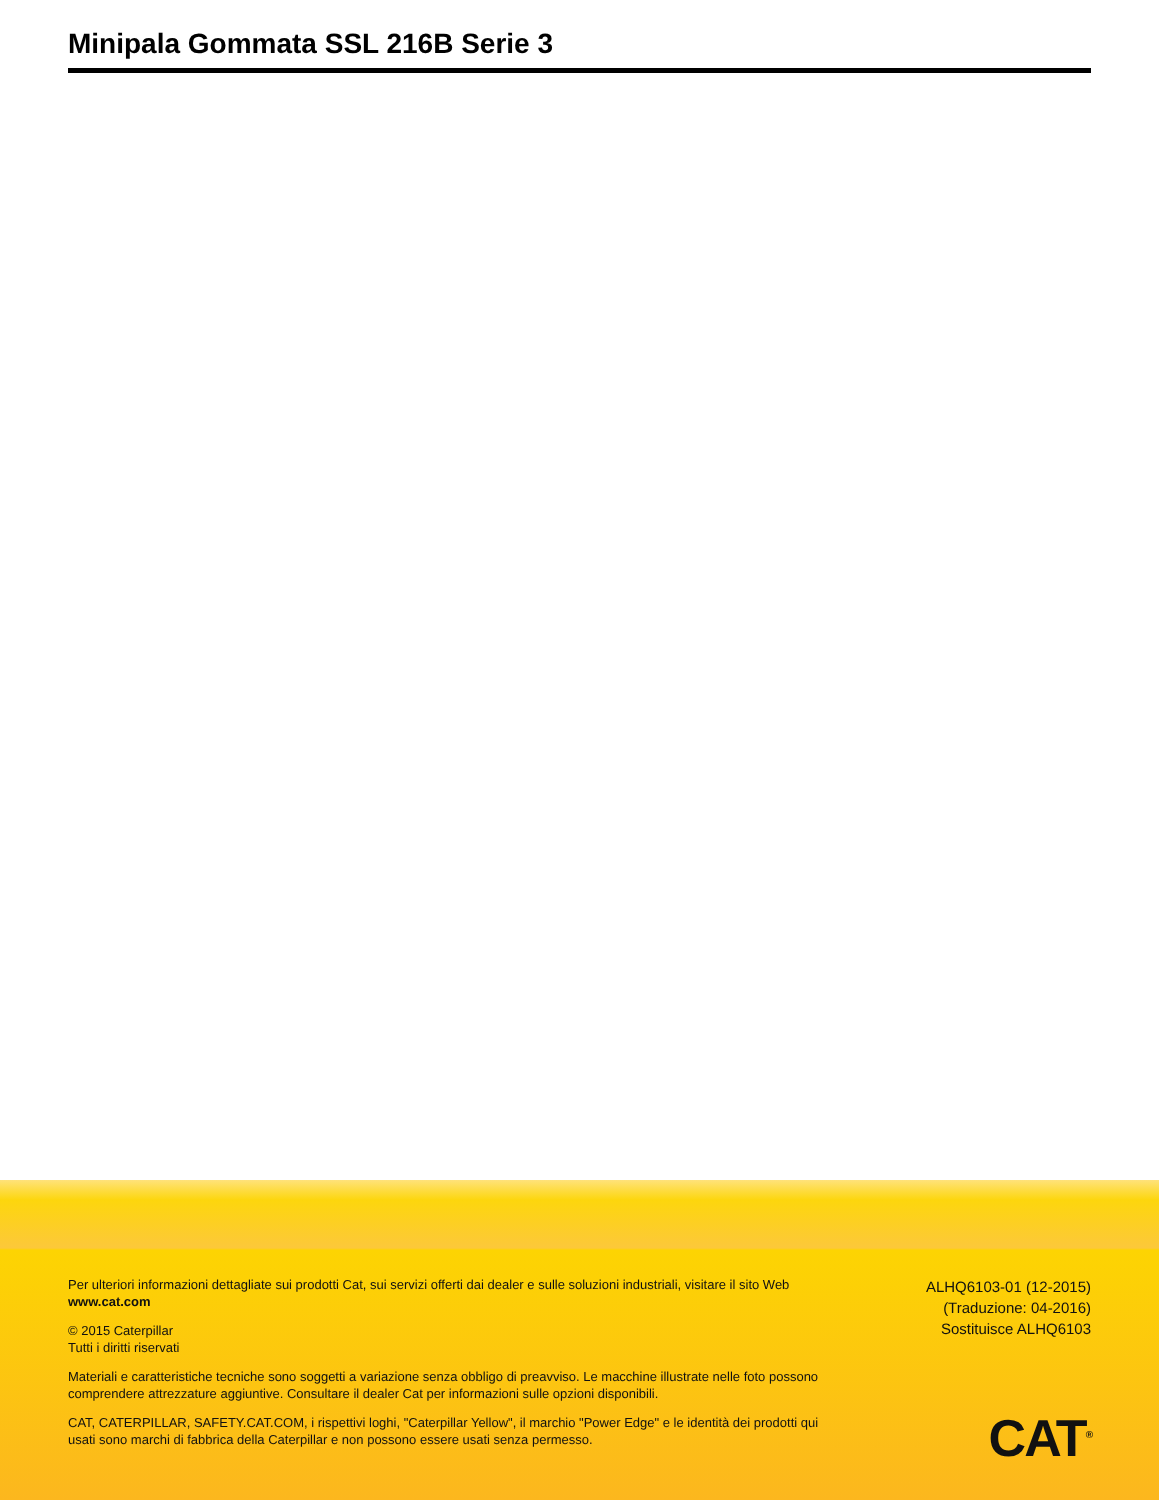Minipala Gommata SSL 216B Serie 3
Per ulteriori informazioni dettagliate sui prodotti Cat, sui servizi offerti dai dealer e sulle soluzioni industriali, visitare il sito Web www.cat.com
© 2015 Caterpillar
Tutti i diritti riservati
Materiali e caratteristiche tecniche sono soggetti a variazione senza obbligo di preavviso. Le macchine illustrate nelle foto possono comprendere attrezzature aggiuntive. Consultare il dealer Cat per informazioni sulle opzioni disponibili.
CAT, CATERPILLAR, SAFETY.CAT.COM, i rispettivi loghi, "Caterpillar Yellow", il marchio "Power Edge" e le identità dei prodotti qui usati sono marchi di fabbrica della Caterpillar e non possono essere usati senza permesso.
ALHQ6103-01 (12-2015)
(Traduzione: 04-2016)
Sostituisce ALHQ6103
CAT<sup>®</sup>